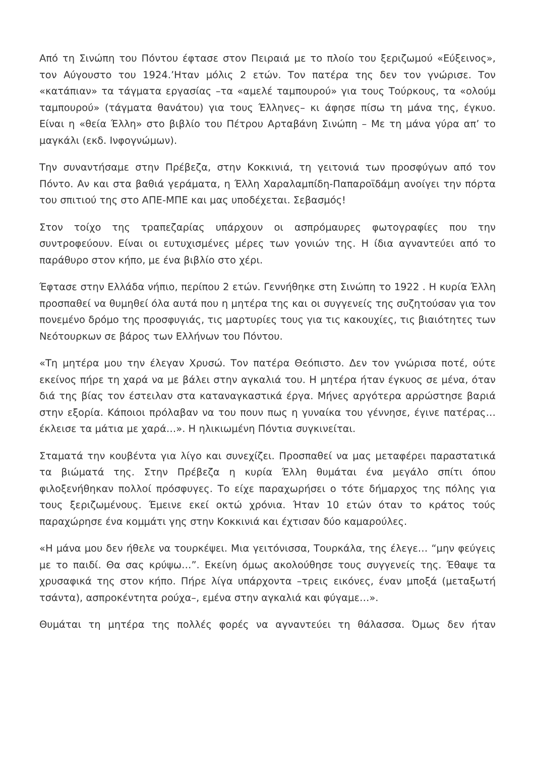Από τη Σινώπη του Πόντου έφτασε στον Πειραιά με το πλοίο του ξεριζωμού «Εύξεινος», τον Αύγουστο του 1924.’Ηταν μόλις 2 ετών. Τον πατέρα της δεν τον γνώρισε. Τον «κατάπιαν» τα τάγματα εργασίας –τα «αμελέ ταμπουρού» για τους Τούρκους, τα «ολούμ ταμπουρού» (τάγματα θανάτου) για τους Έλληνες– κι άφησε πίσω τη μάνα της, έγκυο. Είναι η «θεία Έλλη» στο βιβλίο του Πέτρου Αρταβάνη Σινώπη – Με τη μάνα γύρα απ’ το μαγκάλι (εκδ. Ινφογνώμων).
Την συναντήσαμε στην Πρέβεζα, στην Κοκκινιά, τη γειτονιά των προσφύγων από τον Πόντο. Αν και στα βαθιά γεράματα, η Έλλη Χαραλαμπίδη-Παπαροϊδάμη ανοίγει την πόρτα του σπιτιού της στο ΑΠΕ-ΜΠΕ και μας υποδέχεται. Σεβασμός!
Στον τοίχο της τραπεζαρίας υπάρχουν οι ασπρόμαυρες φωτογραφίες που την συντροφεύουν. Είναι οι ευτυχισμένες μέρες των γονιών της. Η ίδια αγναντεύει από το παράθυρο στον κήπο, με ένα βιβλίο στο χέρι.
Έφτασε στην Ελλάδα νήπιο, περίπου 2 ετών. Γεννήθηκε στη Σινώπη το 1922 . Η κυρία Έλλη προσπαθεί να θυμηθεί όλα αυτά που η μητέρα της και οι συγγενείς της συζητούσαν για τον πονεμένο δρόμο της προσφυγιάς, τις μαρτυρίες τους για τις κακουχίες, τις βιαιότητες των Νεότουρκων σε βάρος των Ελλήνων του Πόντου.
«Τη μητέρα μου την έλεγαν Χρυσώ. Τον πατέρα Θεόπιστο. Δεν τον γνώρισα ποτέ, ούτε εκείνος πήρε τη χαρά να με βάλει στην αγκαλιά του. Η μητέρα ήταν έγκυος σε μένα, όταν διά της βίας τον έστειλαν στα καταναγκαστικά έργα. Μήνες αργότερα αρρώστησε βαριά στην εξορία. Κάποιοι πρόλαβαν να του πουν πως η γυναίκα του γέννησε, έγινε πατέρας… έκλεισε τα μάτια με χαρά…». Η ηλικιωμένη Πόντια συγκινείται.
Σταματά την κουβέντα για λίγο και συνεχίζει. Προσπαθεί να μας μεταφέρει παραστατικά τα βιώματά της. Στην Πρέβεζα η κυρία Έλλη θυμάται ένα μεγάλο σπίτι όπου φιλοξενήθηκαν πολλοί πρόσφυγες. Το είχε παραχωρήσει ο τότε δήμαρχος της πόλης για τους ξεριζωμένους. Έμεινε εκεί οκτώ χρόνια. Ήταν 10 ετών όταν το κράτος τούς παραχώρησε ένα κομμάτι γης στην Κοκκινιά και έχτισαν δύο καμαρούλες.
«Η μάνα μου δεν ήθελε να τουρκέψει. Μια γειτόνισσα, Τουρκάλα, της έλεγε… “μην φεύγεις με το παιδί. Θα σας κρύψω…”. Εκείνη όμως ακολούθησε τους συγγενείς της. Έθαψε τα χρυσαφικά της στον κήπο. Πήρε λίγα υπάρχοντα –τρεις εικόνες, έναν μποξά (μεταξωτή τσάντα), ασπροκέντητα ρούχα–, εμένα στην αγκαλιά και φύγαμε…».
Θυμάται τη μητέρα της πολλές φορές να αγναντεύει τη θάλασσα. Όμως δεν ήταν